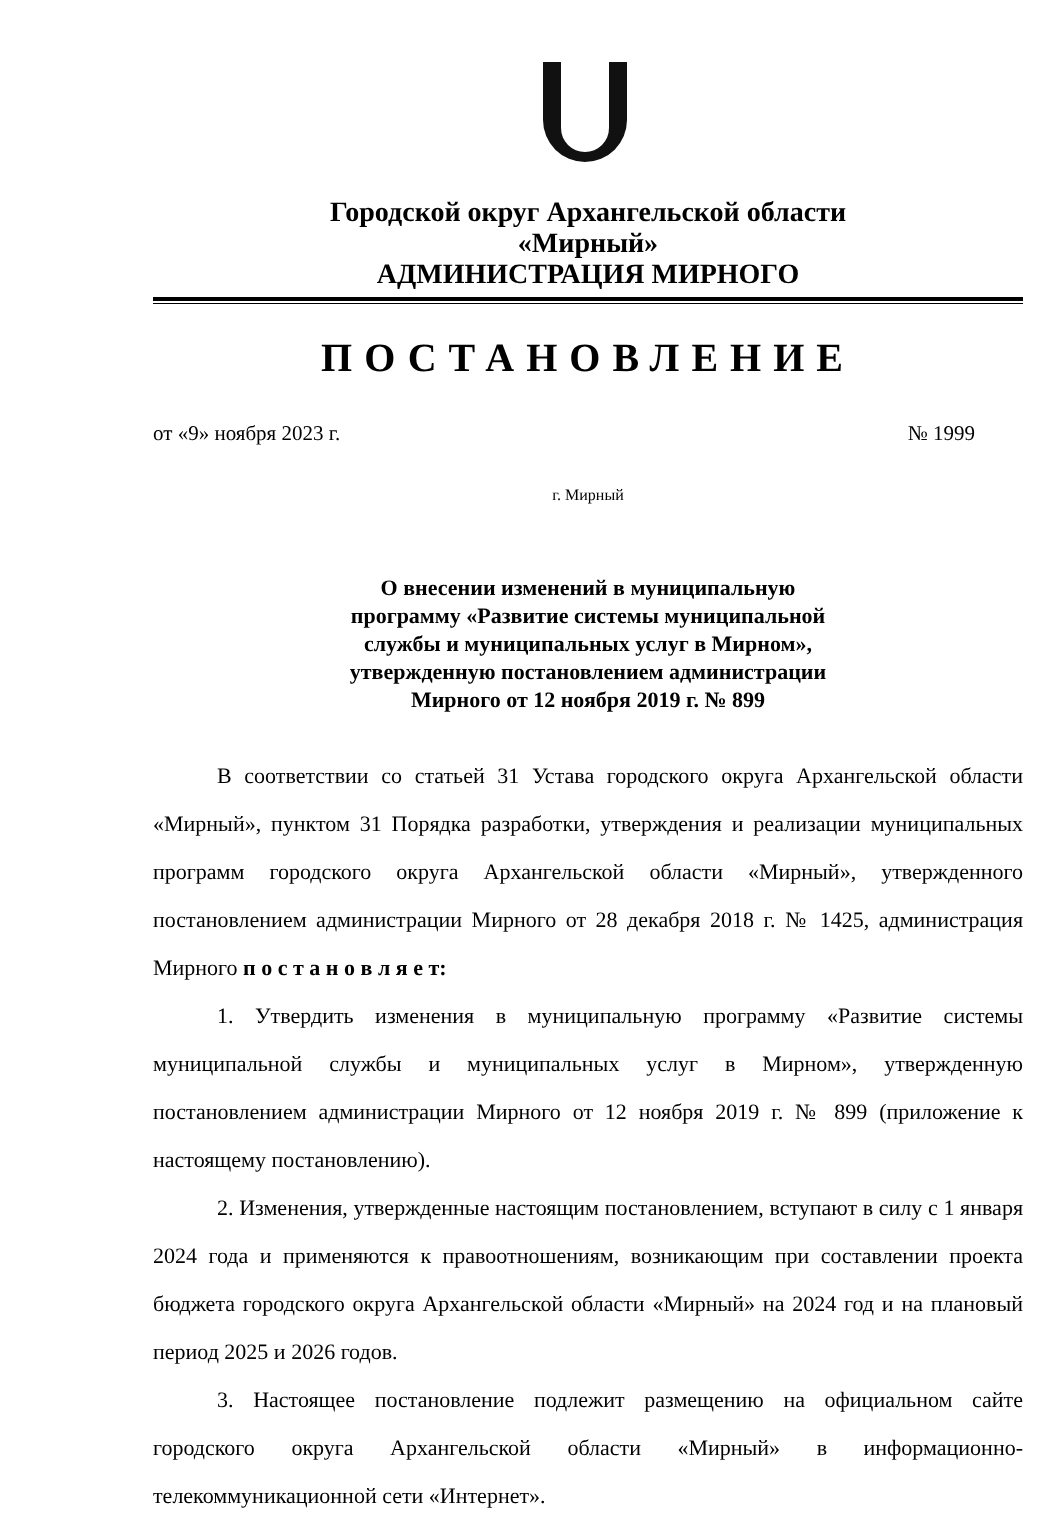Городской округ Архангельской области
«Мирный»
АДМИНИСТРАЦИЯ МИРНОГО
ПОСТАНОВЛЕНИЕ
от «9» ноября 2023 г. № 1999
г. Мирный
О внесении изменений в муниципальную
программу «Развитие системы муниципальной
службы и муниципальных услуг в Мирном»,
утвержденную постановлением администрации
Мирного от 12 ноября 2019 г. № 899
В соответствии со статьей 31 Устава городского округа Архангельской области «Мирный», пунктом 31 Порядка разработки, утверждения и реализации муниципальных программ городского округа Архангельской области «Мирный», утвержденного постановлением администрации Мирного от 28 декабря 2018 г. № 1425, администрация Мирного п о с т а н о в л я е т:
1. Утвердить изменения в муниципальную программу «Развитие системы муниципальной службы и муниципальных услуг в Мирном», утвержденную постановлением администрации Мирного от 12 ноября 2019 г. № 899 (приложение к настоящему постановлению).
2. Изменения, утвержденные настоящим постановлением, вступают в силу с 1 января 2024 года и применяются к правоотношениям, возникающим при составлении проекта бюджета городского округа Архангельской области «Мирный» на 2024 год и на плановый период 2025 и 2026 годов.
3. Настоящее постановление подлежит размещению на официальном сайте городского округа Архангельской области «Мирный» в информационно-телекоммуникационной сети «Интернет».